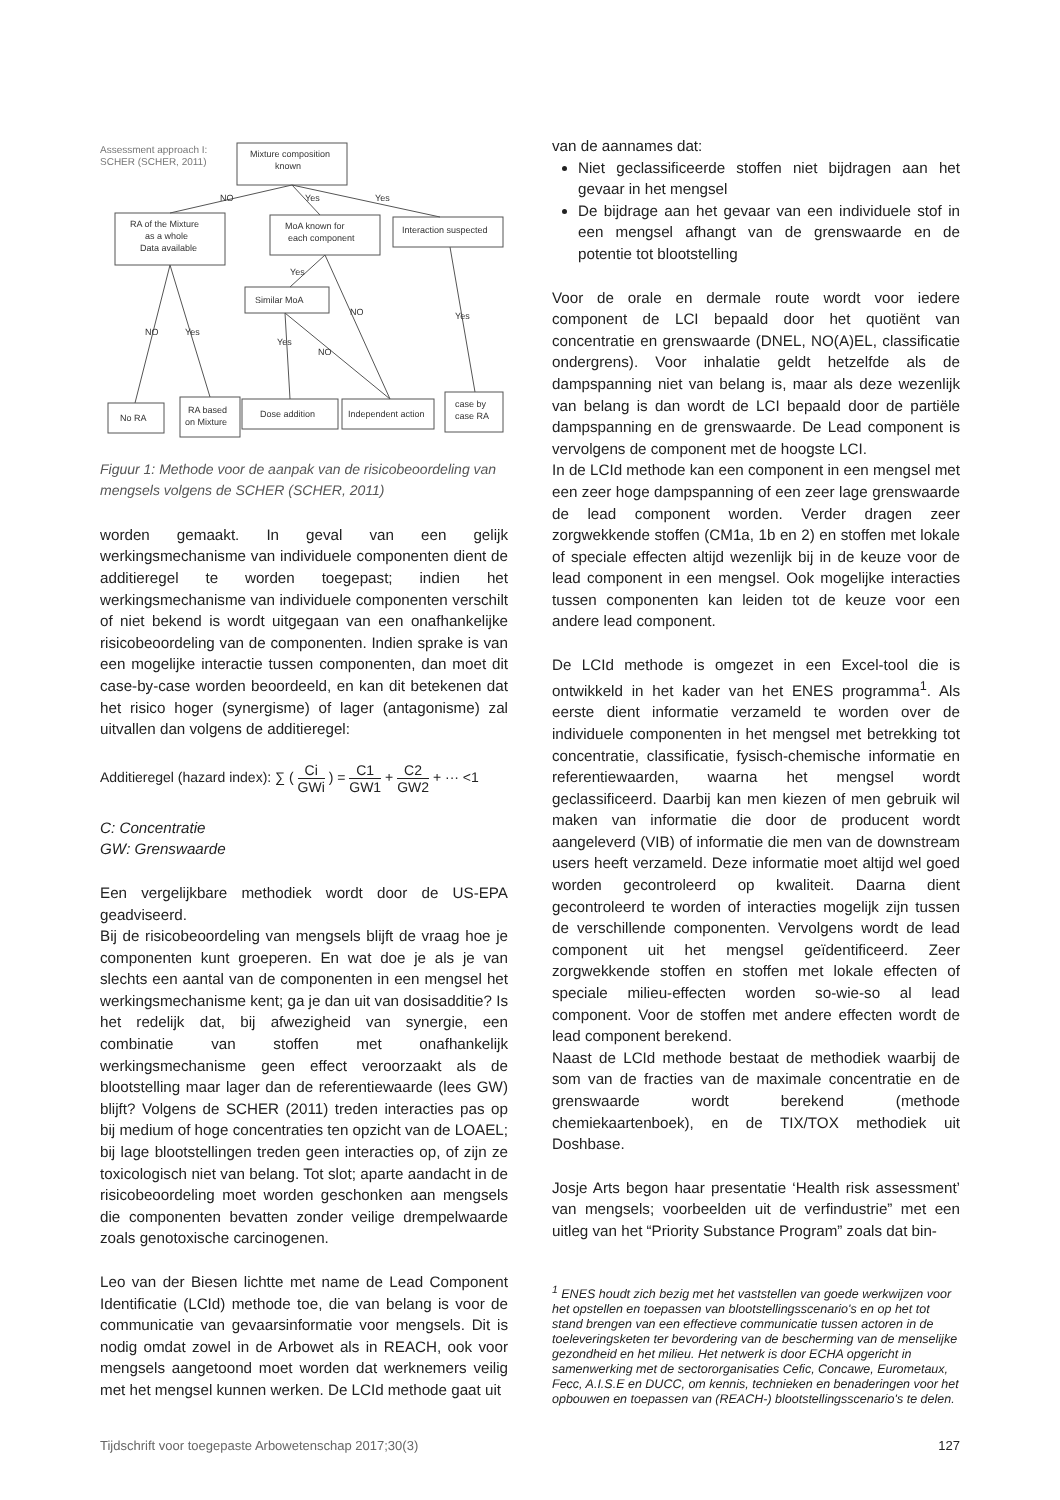Assessment approach I:
SCHER (SCHER, 2011)
Mixture composition
known
RA of the Mixture
as a whole
Data available
MoA known for
each component
Interaction suspected
Similar MoA
No RA
RA based
on Mixture
Dose addition
Independent action
case by
case RA
NO
Yes
Yes
Yes
NO
Yes
NO
Yes
Yes
NO
Figuur 1: Methode voor de aanpak van de risicobeoordeling van mengsels volgens de SCHER (SCHER, 2011)
worden gemaakt. In geval van een gelijk werkingsmechanisme van individuele componenten dient de additieregel te worden toegepast; indien het werkingsmechanisme van individuele componenten verschilt of niet bekend is wordt uitgegaan van een onafhankelijke risicobeoordeling van de componenten. Indien sprake is van een mogelijke interactie tussen componenten, dan moet dit case-by-case worden beoordeeld, en kan dit betekenen dat het risico hoger (synergisme) of lager (antagonisme) zal uitvallen dan volgens de additieregel:
Additieregel (hazard index): ∑ ( Ci GWi ) = C1 GW1 + C2 GW2 + ··· <1
C: Concentratie
GW: Grenswaarde
Een vergelijkbare methodiek wordt door de US-EPA geadviseerd.
Bij de risicobeoordeling van mengsels blijft de vraag hoe je componenten kunt groeperen. En wat doe je als je van slechts een aantal van de componenten in een mengsel het werkingsmechanisme kent; ga je dan uit van dosisadditie? Is het redelijk dat, bij afwezigheid van synergie, een combinatie van stoffen met onafhankelijk werkingsmechanisme geen effect veroorzaakt als de blootstelling maar lager dan de referentiewaarde (lees GW) blijft? Volgens de SCHER (2011) treden interacties pas op bij medium of hoge concentraties ten opzicht van de LOAEL; bij lage blootstellingen treden geen interacties op, of zijn ze toxicologisch niet van belang. Tot slot; aparte aandacht in de risicobeoordeling moet worden geschonken aan mengsels die componenten bevatten zonder veilige drempelwaarde zoals genotoxische carcinogenen.
Leo van der Biesen lichtte met name de Lead Component Identificatie (LCId) methode toe, die van belang is voor de communicatie van gevaarsinformatie voor mengsels. Dit is nodig omdat zowel in de Arbowet als in REACH, ook voor mengsels aangetoond moet worden dat werknemers veilig met het mengsel kunnen werken. De LCId methode gaat uit
van de aannames dat:
Niet geclassificeerde stoffen niet bijdragen aan het gevaar in het mengsel
De bijdrage aan het gevaar van een individuele stof in een mengsel afhangt van de grenswaarde en de potentie tot blootstelling
Voor de orale en dermale route wordt voor iedere component de LCI bepaald door het quotiënt van concentratie en grenswaarde (DNEL, NO(A)EL, classificatie ondergrens). Voor inhalatie geldt hetzelfde als de dampspanning niet van belang is, maar als deze wezenlijk van belang is dan wordt de LCI bepaald door de partiële dampspanning en de grenswaarde. De Lead component is vervolgens de component met de hoogste LCI.
In de LCId methode kan een component in een mengsel met een zeer hoge dampspanning of een zeer lage grenswaarde de lead component worden. Verder dragen zeer zorgwekkende stoffen (CM1a, 1b en 2) en stoffen met lokale of speciale effecten altijd wezenlijk bij in de keuze voor de lead component in een mengsel. Ook mogelijke interacties tussen componenten kan leiden tot de keuze voor een andere lead component.
De LCId methode is omgezet in een Excel-tool die is ontwikkeld in het kader van het ENES programma<sup>1</sup>. Als eerste dient informatie verzameld te worden over de individuele componenten in het mengsel met betrekking tot concentratie, classificatie, fysisch-chemische informatie en referentiewaarden, waarna het mengsel wordt geclassificeerd. Daarbij kan men kiezen of men gebruik wil maken van informatie die door de producent wordt aangeleverd (VIB) of informatie die men van de downstream users heeft verzameld. Deze informatie moet altijd wel goed worden gecontroleerd op kwaliteit. Daarna dient gecontroleerd te worden of interacties mogelijk zijn tussen de verschillende componenten. Vervolgens wordt de lead component uit het mengsel geïdentificeerd. Zeer zorgwekkende stoffen en stoffen met lokale effecten of speciale milieu-effecten worden so-wie-so al lead component. Voor de stoffen met andere effecten wordt de lead component berekend.
Naast de LCId methode bestaat de methodiek waarbij de som van de fracties van de maximale concentratie en de grenswaarde wordt berekend (methode chemiekaartenboek), en de TIX/TOX methodiek uit Doshbase.
Josje Arts begon haar presentatie ‘Health risk assessment’ van mengsels; voorbeelden uit de verfindustrie” met een uitleg van het “Priority Substance Program” zoals dat bin-
<sup>1</sup> ENES houdt zich bezig met het vaststellen van goede werkwijzen voor het opstellen en toepassen van blootstellingsscenario's en op het tot stand brengen van een effectieve communicatie tussen actoren in de toeleveringsketen ter bevordering van de bescherming van de menselijke gezondheid en het milieu. Het netwerk is door ECHA opgericht in samenwerking met de sectororganisaties Cefic, Concawe, Eurometaux, Fecc, A.I.S.E en DUCC, om kennis, technieken en benaderingen voor het opbouwen en toepassen van (REACH-) blootstellingsscenario's te delen.
Tijdschrift voor toegepaste Arbowetenschap 2017;30(3) 127